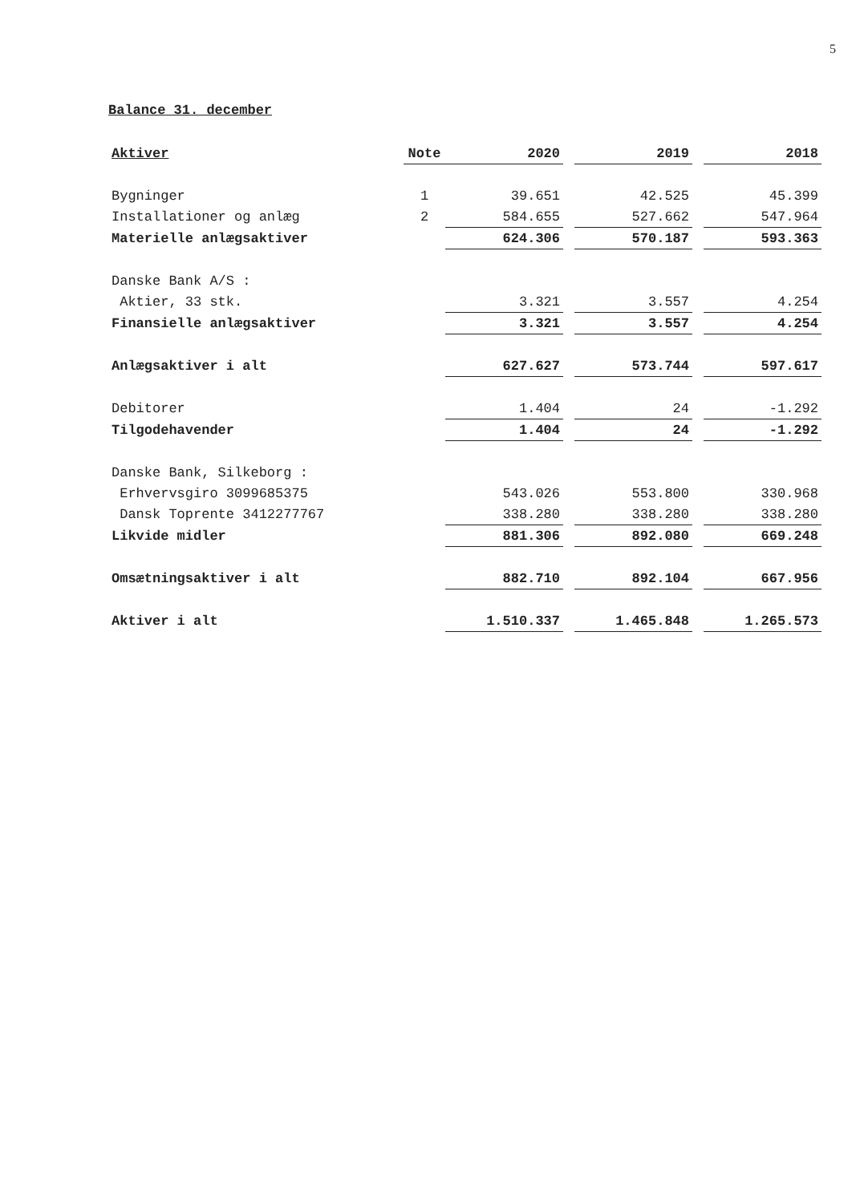5
Balance 31. december
| Aktiver | Note | 2020 | | 2019 | | 2018 |
| --- | --- | --- | --- | --- | --- | --- |
| Bygninger | 1 | 39.651 | | 42.525 | | 45.399 |
| Installationer og anlæg | 2 | 584.655 | | 527.662 | | 547.964 |
| Materielle anlægsaktiver | | 624.306 | | 570.187 | | 593.363 |
| Danske Bank A/S : | | | | | | |
| Aktier, 33 stk. | | 3.321 | | 3.557 | | 4.254 |
| Finansielle anlægsaktiver | | 3.321 | | 3.557 | | 4.254 |
| Anlægsaktiver i alt | | 627.627 | | 573.744 | | 597.617 |
| Debitorer | | 1.404 | | 24 | | -1.292 |
| Tilgodehavender | | 1.404 | | 24 | | -1.292 |
| Danske Bank, Silkeborg : | | | | | | |
| Erhvervsgiro 3099685375 | | 543.026 | | 553.800 | | 330.968 |
| Dansk Toprente 3412277767 | | 338.280 | | 338.280 | | 338.280 |
| Likvide midler | | 881.306 | | 892.080 | | 669.248 |
| Omsætningsaktiver i alt | | 882.710 | | 892.104 | | 667.956 |
| Aktiver i alt | | 1.510.337 | | 1.465.848 | | 1.265.573 |